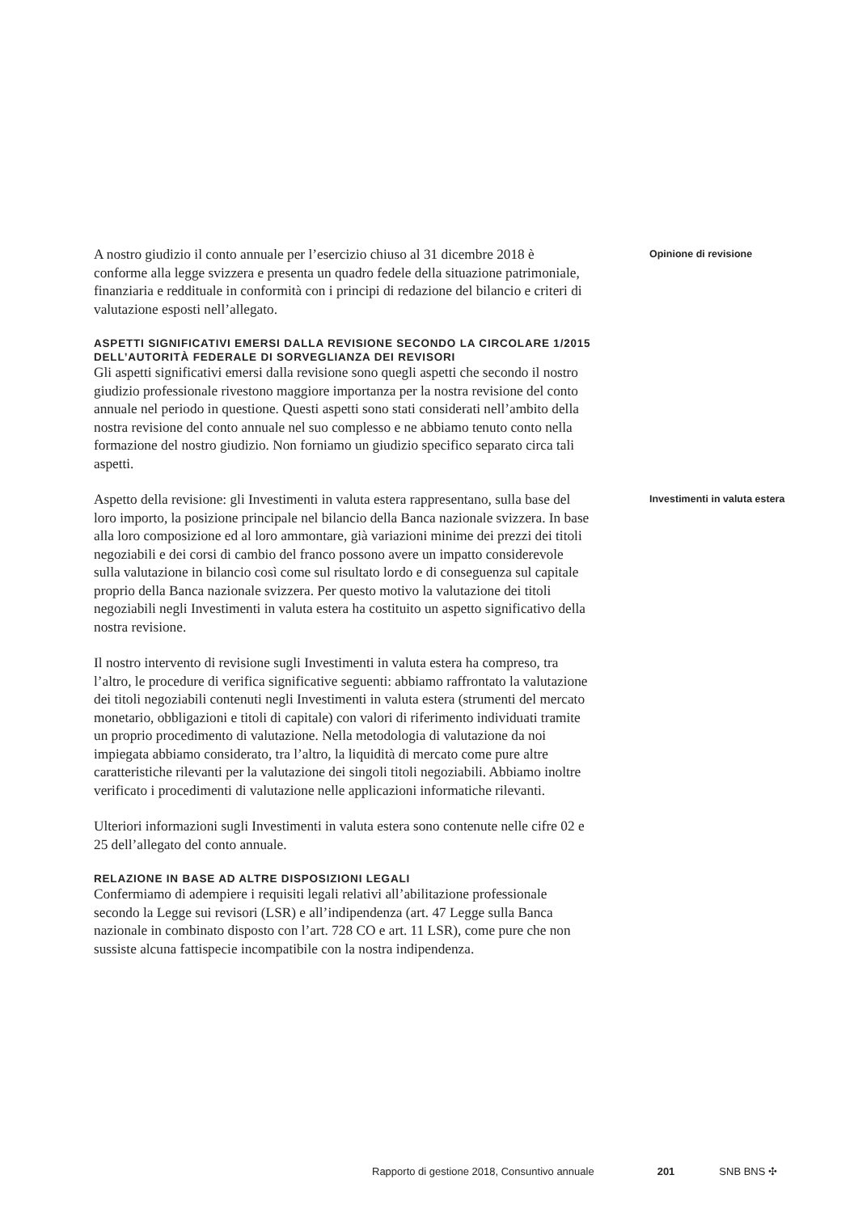A nostro giudizio il conto annuale per l’esercizio chiuso al 31 dicembre 2018 è conforme alla legge svizzera e presenta un quadro fedele della situazione patrimoniale, finanziaria e reddituale in conformità con i principi di redazione del bilancio e criteri di valutazione esposti nell’allegato.
ASPETTI SIGNIFICATIVI EMERSI DALLA REVISIONE SECONDO LA CIRCOLARE 1/2015 DELL’AUTORITÀ FEDERALE DI SORVEGLIANZA DEI REVISORI
Gli aspetti significativi emersi dalla revisione sono quegli aspetti che secondo il nostro giudizio professionale rivestono maggiore importanza per la nostra revisione del conto annuale nel periodo in questione. Questi aspetti sono stati considerati nell’ambito della nostra revisione del conto annuale nel suo complesso e ne abbiamo tenuto conto nella formazione del nostro giudizio. Non forniamo un giudizio specifico separato circa tali aspetti.
Opinione di revisione
Aspetto della revisione: gli Investimenti in valuta estera rappresentano, sulla base del loro importo, la posizione principale nel bilancio della Banca nazionale svizzera. In base alla loro composizione ed al loro ammontare, già variazioni minime dei prezzi dei titoli negoziabili e dei corsi di cambio del franco possono avere un impatto considerevole sulla valutazione in bilancio così come sul risultato lordo e di conseguenza sul capitale proprio della Banca nazionale svizzera. Per questo motivo la valutazione dei titoli negoziabili negli Investimenti in valuta estera ha costituito un aspetto significativo della nostra revisione.
Il nostro intervento di revisione sugli Investimenti in valuta estera ha compreso, tra l’altro, le procedure di verifica significative seguenti: abbiamo raffrontato la valutazione dei titoli negoziabili contenuti negli Investimenti in valuta estera (strumenti del mercato monetario, obbligazioni e titoli di capitale) con valori di riferimento individuati tramite un proprio procedimento di valutazione. Nella metodologia di valutazione da noi impiegata abbiamo considerato, tra l’altro, la liquidità di mercato come pure altre caratteristiche rilevanti per la valutazione dei singoli titoli negoziabili. Abbiamo inoltre verificato i procedimenti di valutazione nelle applicazioni informatiche rilevanti.
Ulteriori informazioni sugli Investimenti in valuta estera sono contenute nelle cifre 02 e 25 dell’allegato del conto annuale.
RELAZIONE IN BASE AD ALTRE DISPOSIZIONI LEGALI
Confermiamo di adempiere i requisiti legali relativi all’abilitazione professionale secondo la Legge sui revisori (LSR) e all’indipendenza (art. 47 Legge sulla Banca nazionale in combinato disposto con l’art. 728 CO e art. 11 LSR), come pure che non sussiste alcuna fattispecie incompatibile con la nostra indipendenza.
Investimenti in valuta estera
Rapporto di gestione 2018, Consuntivo annuale 201 SNB BNS ✣